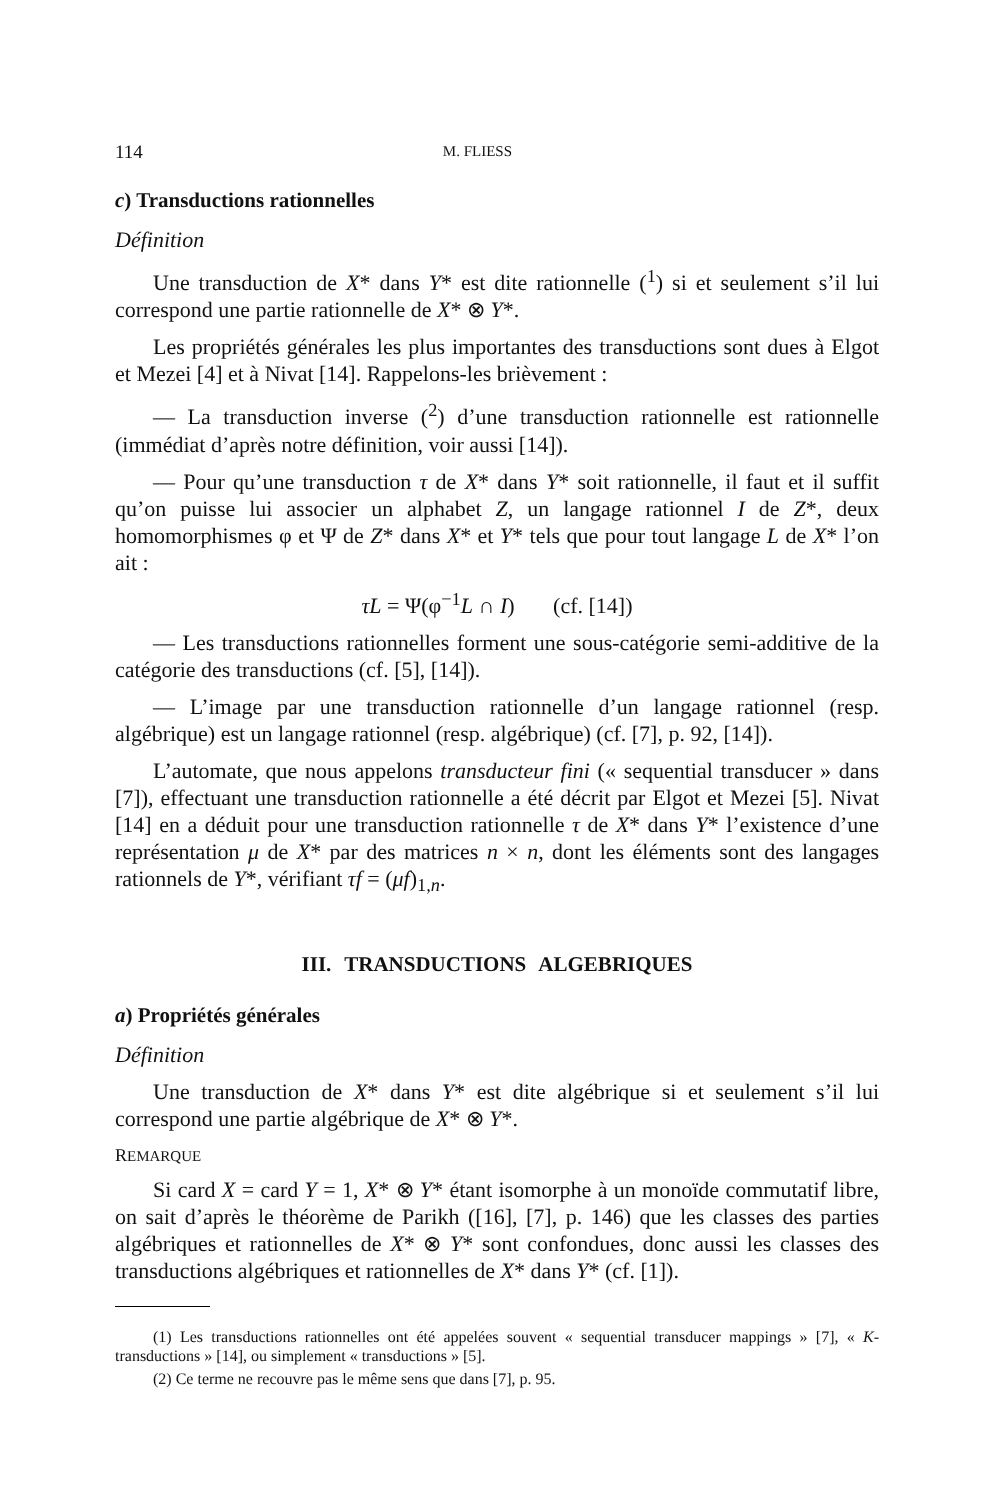114 M. FLIESS
c) Transductions rationnelles
Définition
Une transduction de X* dans Y* est dite rationnelle (<sup>1</sup>) si et seulement s’il lui correspond une partie rationnelle de X* ⊗ Y*.
Les propriétés générales les plus importantes des transductions sont dues à Elgot et Mezei [4] et à Nivat [14]. Rappelons-les brièvement :
— La transduction inverse (<sup>2</sup>) d’une transduction rationnelle est rationnelle (immédiat d’après notre définition, voir aussi [14]).
— Pour qu’une transduction τ de X* dans Y* soit rationnelle, il faut et il suffit qu’on puisse lui associer un alphabet Z, un langage rationnel I de Z*, deux homomorphismes φ et Ψ de Z* dans X* et Y* tels que pour tout langage L de X* l’on ait :
τL = Ψ(φ<sup>−1</sup>L ∩ I) (cf. [14])
— Les transductions rationnelles forment une sous-catégorie semi-additive de la catégorie des transductions (cf. [5], [14]).
— L’image par une transduction rationnelle d’un langage rationnel (resp. algébrique) est un langage rationnel (resp. algébrique) (cf. [7], p. 92, [14]).
L’automate, que nous appelons transducteur fini (« sequential transducer » dans [7]), effectuant une transduction rationnelle a été décrit par Elgot et Mezei [5]. Nivat [14] en a déduit pour une transduction rationnelle τ de X* dans Y* l’existence d’une représentation μ de X* par des matrices n × n, dont les éléments sont des langages rationnels de Y*, vérifiant τf = (μf)<sub>1,n</sub>.
III. TRANSDUCTIONS ALGEBRIQUES
a) Propriétés générales
Définition
Une transduction de X* dans Y* est dite algébrique si et seulement s’il lui correspond une partie algébrique de X* ⊗ Y*.
REMARQUE
Si card X = card Y = 1, X* ⊗ Y* étant isomorphe à un monoïde commutatif libre, on sait d’après le théorème de Parikh ([16], [7], p. 146) que les classes des parties algébriques et rationnelles de X* ⊗ Y* sont confondues, donc aussi les classes des transductions algébriques et rationnelles de X* dans Y* (cf. [1]).
(1) Les transductions rationnelles ont été appelées souvent « sequential transducer mappings » [7], « K-transductions » [14], ou simplement « transductions » [5].
(2) Ce terme ne recouvre pas le même sens que dans [7], p. 95.